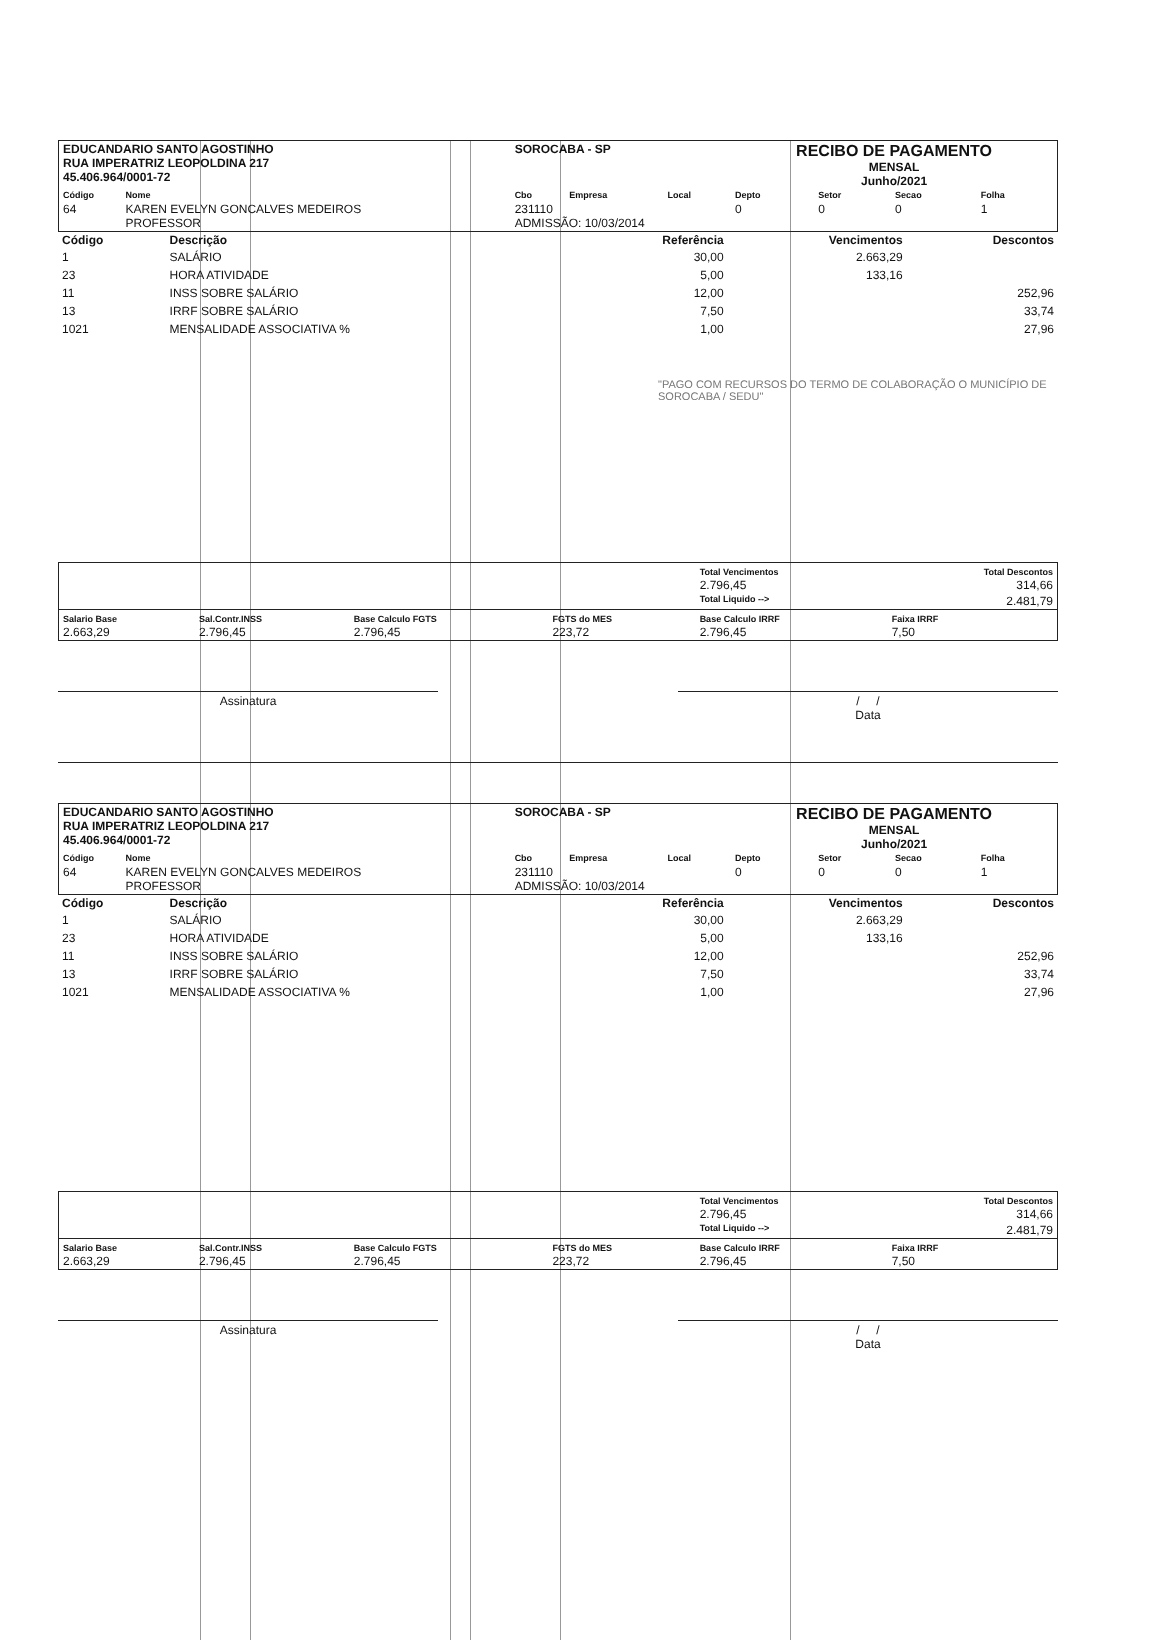| EDUCANDARIO SANTO AGOSTINHO RUA IMPERATRIZ LEOPOLDINA 217 45.406.964/0001-72 | | SOROCABA - SP | | | RECIBO DE PAGAMENTO MENSAL Junho/2021 | | | |
| Código | Nome | Cbo | Empresa | Local | Depto | Setor | Secao | Folha |
| 64 | KAREN EVELYN GONCALVES MEDEIROS PROFESSOR | 231110 ADMISSÃO: 10/03/2014 | | | 0 | 0 | 0 | 1 |
| Código | Descrição | Referência | Vencimentos | Descontos |
| --- | --- | --- | --- | --- |
| 1 | SALÁRIO | 30,00 | 2.663,29 | |
| 23 | HORA ATIVIDADE | 5,00 | 133,16 | |
| 11 | INSS SOBRE SALÁRIO | 12,00 | | 252,96 |
| 13 | IRRF SOBRE SALÁRIO | 7,50 | | 33,74 |
| 1021 | MENSALIDADE ASSOCIATIVA % | 1,00 | | 27,96 |
"PAGO COM RECURSOS DO TERMO DE COLABORAÇÃO O MUNICÍPIO DE SOROCABA / SEDU"
| | | | | Total Vencimentos 2.796,45 | Total Descontos 314,66 |
| | | | | Total Liquido --> | 2.481,79 |
| Salario Base 2.663,29 | Sal.Contr.INSS 2.796,45 | Base Calculo FGTS 2.796,45 | FGTS do MES 223,72 | Base Calculo IRRF 2.796,45 | Faixa IRRF 7,50 |
Assinatura / /
Data
| EDUCANDARIO SANTO AGOSTINHO RUA IMPERATRIZ LEOPOLDINA 217 45.406.964/0001-72 | | SOROCABA - SP | | | RECIBO DE PAGAMENTO MENSAL Junho/2021 | | | |
| Código | Nome | Cbo | Empresa | Local | Depto | Setor | Secao | Folha |
| 64 | KAREN EVELYN GONCALVES MEDEIROS PROFESSOR | 231110 ADMISSÃO: 10/03/2014 | | | 0 | 0 | 0 | 1 |
| Código | Descrição | Referência | Vencimentos | Descontos |
| --- | --- | --- | --- | --- |
| 1 | SALÁRIO | 30,00 | 2.663,29 | |
| 23 | HORA ATIVIDADE | 5,00 | 133,16 | |
| 11 | INSS SOBRE SALÁRIO | 12,00 | | 252,96 |
| 13 | IRRF SOBRE SALÁRIO | 7,50 | | 33,74 |
| 1021 | MENSALIDADE ASSOCIATIVA % | 1,00 | | 27,96 |
| | | | | Total Vencimentos 2.796,45 | Total Descontos 314,66 |
| | | | | Total Liquido --> | 2.481,79 |
| Salario Base 2.663,29 | Sal.Contr.INSS 2.796,45 | Base Calculo FGTS 2.796,45 | FGTS do MES 223,72 | Base Calculo IRRF 2.796,45 | Faixa IRRF 7,50 |
Assinatura / /
Data